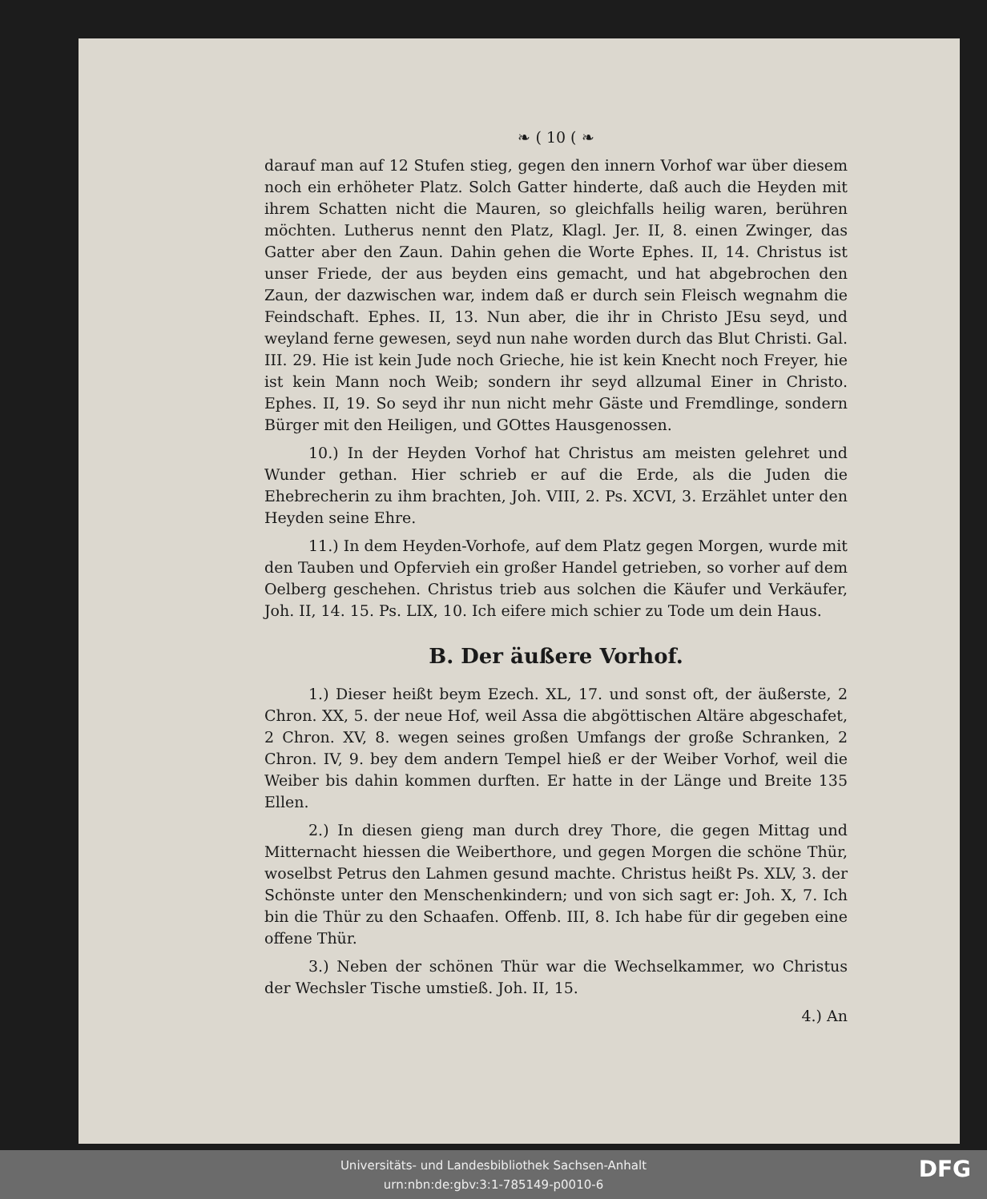❧ ( 10 ( ❧
darauf man auf 12 Stufen stieg, gegen den innern Vorhof war über diesem noch ein erhöheter Platz. Solch Gatter hinderte, daß auch die Heyden mit ihrem Schatten nicht die Mauren, so gleichfalls heilig waren, berühren möchten. Lutherus nennt den Platz, Klagl. Jer. II, 8. einen Zwinger, das Gatter aber den Zaun. Dahin gehen die Worte Ephes. II, 14. Christus ist unser Friede, der aus beyden eins gemacht, und hat abgebrochen den Zaun, der dazwischen war, indem daß er durch sein Fleisch wegnahm die Feindschaft. Ephes. II, 13. Nun aber, die ihr in Christo JEsu seyd, und weyland ferne gewesen, seyd nun nahe worden durch das Blut Christi. Gal. III. 29. Hie ist kein Jude noch Grieche, hie ist kein Knecht noch Freyer, hie ist kein Mann noch Weib; sondern ihr seyd allzumal Einer in Christo. Ephes. II, 19. So seyd ihr nun nicht mehr Gäste und Fremdlinge, sondern Bürger mit den Heiligen, und GOttes Hausgenossen.
10.) In der Heyden Vorhof hat Christus am meisten gelehret und Wunder gethan. Hier schrieb er auf die Erde, als die Juden die Ehebrecherin zu ihm brachten, Joh. VIII, 2. Ps. XCVI, 3. Erzählet unter den Heyden seine Ehre.
11.) In dem Heyden-Vorhofe, auf dem Platz gegen Morgen, wurde mit den Tauben und Opfervieh ein großer Handel getrieben, so vorher auf dem Oelberg geschehen. Christus trieb aus solchen die Käufer und Verkäufer, Joh. II, 14. 15. Ps. LIX, 10. Ich eifere mich schier zu Tode um dein Haus.
B. Der äußere Vorhof.
1.) Dieser heißt beym Ezech. XL, 17. und sonst oft, der äußerste, 2 Chron. XX, 5. der neue Hof, weil Assa die abgöttischen Altäre abgeschafet, 2 Chron. XV, 8. wegen seines großen Umfangs der große Schranken, 2 Chron. IV, 9. bey dem andern Tempel hieß er der Weiber Vorhof, weil die Weiber bis dahin kommen durften. Er hatte in der Länge und Breite 135 Ellen.
2.) In diesen gieng man durch drey Thore, die gegen Mittag und Mitternacht hiessen die Weiberthore, und gegen Morgen die schöne Thür, woselbst Petrus den Lahmen gesund machte. Christus heißt Ps. XLV, 3. der Schönste unter den Menschenkindern; und von sich sagt er: Joh. X, 7. Ich bin die Thür zu den Schaafen. Offenb. III, 8. Ich habe für dir gegeben eine offene Thür.
3.) Neben der schönen Thür war die Wechselkammer, wo Christus der Wechsler Tische umstieß. Joh. II, 15.
4.) An
Universitäts- und Landesbibliothek Sachsen-Anhalt
urn:nbn:de:gbv:3:1-785149-p0010-6
DFG